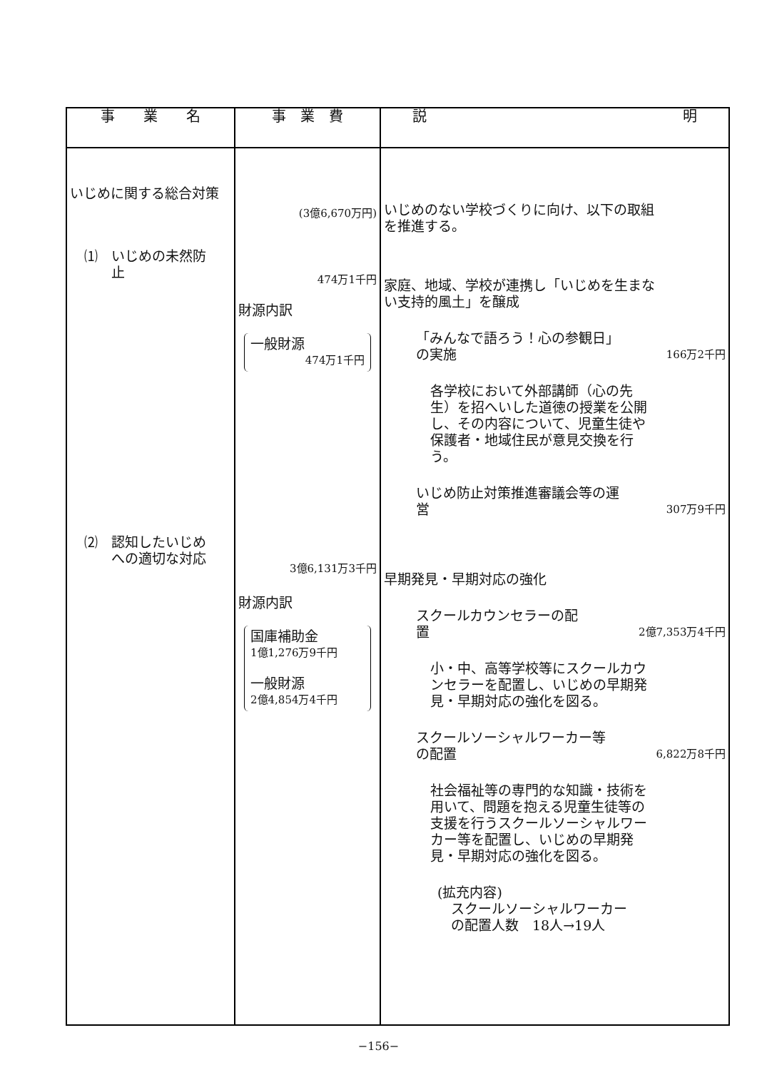| 事 業 名 | 事 業 費 | 説 明 |
| --- | --- | --- |
| いじめに関する総合対策 ⑴ いじめの未然防 止 ⑵ 認知したいじめ への適切な対応 | (3億6,670万円) 474万1千円 財源内訳 一般財源 474万1千円 3億6,131万3千円 財源内訳 国庫補助金 1億1,276万9千円 一般財源 2億4,854万4千円 | いじめのない学校づくりに向け、以下の取組を推進する。 家庭、地域、学校が連携し「いじめを生まない支持的風土」を醸成 「みんなで語ろう！心の参観日」 の実施 166万2千円 各学校において外部講師（心の先生）を招へいした道徳の授業を公開し、その内容について、児童生徒や保護者・地域住民が意見交換を行う。 いじめ防止対策推進審議会等の運 営 307万9千円 早期発見・早期対応の強化 スクールカウンセラーの配 置 2億7,353万4千円 小・中、高等学校等にスクールカウンセラーを配置し、いじめの早期発見・早期対応の強化を図る。 スクールソーシャルワーカー等 の配置 6,822万8千円 社会福祉等の専門的な知識・技術を用いて、問題を抱える児童生徒等の支援を行うスクールソーシャルワーカー等を配置し、いじめの早期発見・早期対応の強化を図る。 (拡充内容) スクールソーシャルワーカー の配置人数 18人→19人 |
−156−